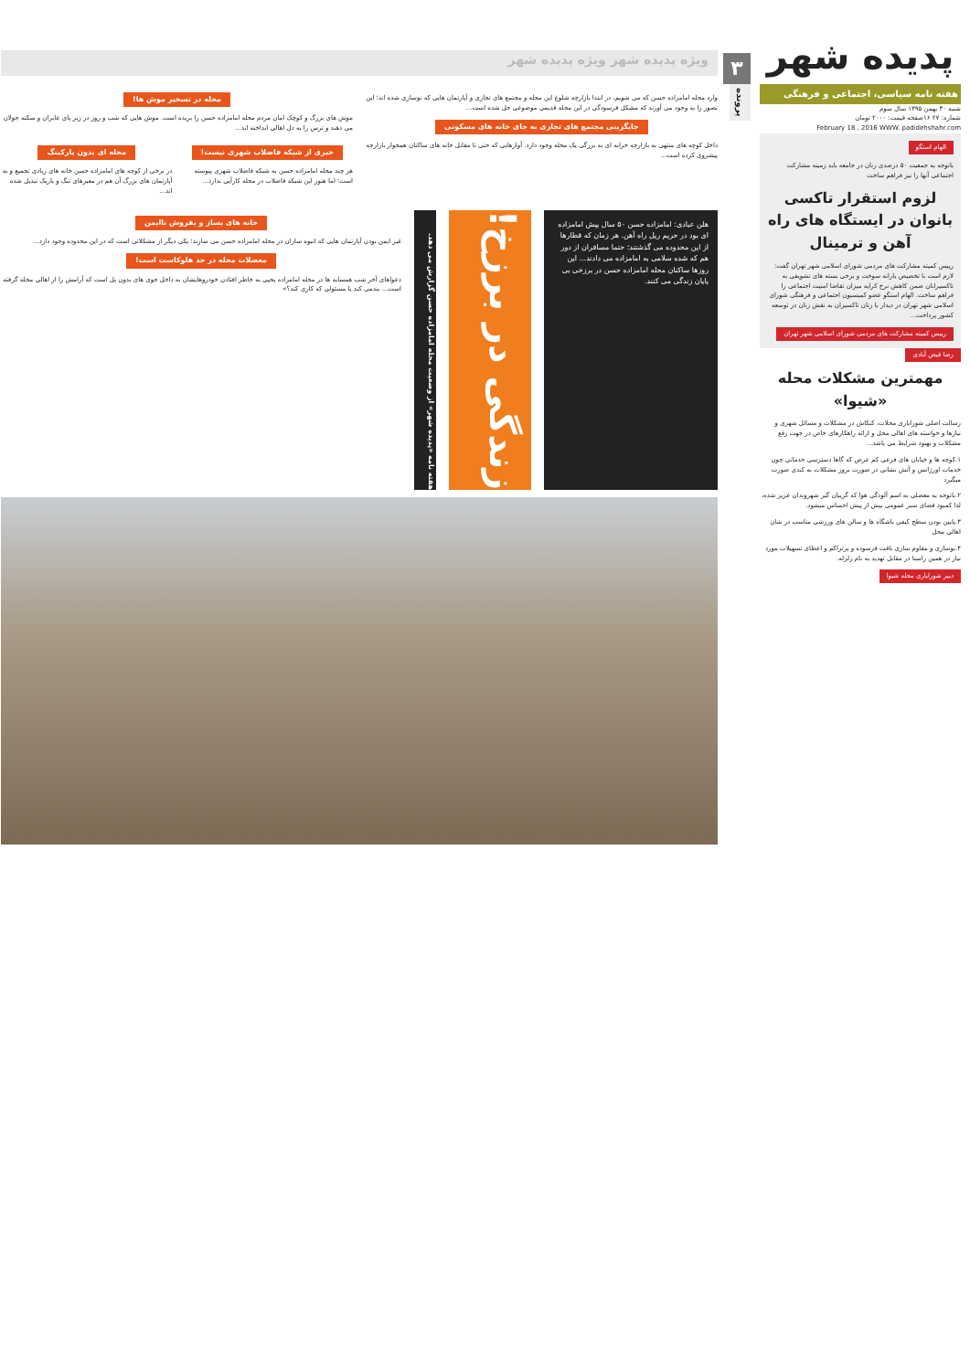پدیده شهر
هفته نامه سیاسی، اجتماعی و فرهنگی
شنبه ۳۰ بهمن ۱۳۹۵ سال سوم
شماره: ۲۷ ۱۶صفحه قیمت: ۲۰۰۰ تومان
February 18 , 2016 WWW. padidehshahr.com
الهام استگو
باتوجه به جمعیت ۵۰ درصدی زنان در جامعه باید زمینه مشارکت اجتماعی آنها را نیز فراهم ساخت
لزوم استقرار تاکسی بانوان در ایستگاه های راه آهن و ترمینال
رییس کمیته مشارکت های مردمی شورای اسلامی شهر تهران گفت: لازم است با تخصیص یارانه سوخت و برخی بسته های تشویقی به تاکسیرانان ضمن کاهش نرخ کرایه میزان تقاضا امنیت اجتماعی را فراهم ساخت. الهام استگو عضو کمیسیون اجتماعی و فرهنگی شورای اسلامی شهر تهران در دیدار با زنان تاکسیران به نقش زنان در توسعه کشور پرداخت...
رییس کمیته مشارکت های مردمی شورای اسلامی شهر تهران
رضا فیض آبادی
مهمترین مشکلات محله «شیوا»
رسالت اصلی شورایاری محلات، کنکاش در مشکلات و مسائل شهری و نیازها و خواسته های اهالی محل و ارائه راهکارهای خاص در جهت رفع مشکلات و بهبود شرایط می باشد...
۱.کوچه ها و خیابان های فرعی کم عرض که گاها دسترسی خدماتی چون خدمات اورژانس و آتش نشانی در صورت بروز مشکلات به کندی صورت میگیرد
۲.باتوجه به معضلی به اسم آلودگی هوا که گریبان گیر شهروندان عزیز شده، لذا کمبود فضای سبز عمومی بیش از پیش احساس میشود.
۳.پایین بودن سطح کیفی باشگاه ها و سالن های ورزشی مناسب در شان اهالی محل
۴.نوسازی و مقاوم سازی بافت فرسوده و پرتراکم و اعطای تسهیلات مورد نیاز در همین راستا در مقابل تهدید به نام زلزله.
دبیر شورایاری محله شیوا
۳
پرونده
ویژه پدیده شهر ویژه پدیده شهر
وارد محله امامزاده حسن که می شویم، در ابتدا بازارچه شلوغ این محله و مجتمع های تجاری و آپارتمان هایی که نوسازی شده اند؛ این تصور را به وجود می آورند که مشکل فرسودگی در این محله قدیمی موضوعی حل شده است...
جایگزینی مجتمع های تجاری به جای خانه های مسکونی
داخل کوچه های منتهی به بازارچه خرابه ای به بزرگی یک محله وجود دارد. آوارهایی که حتی تا مقابل خانه های ساکنان همجوار بازارچه پیشروی کرده است...
محله در تسخیر موش ها!
موش های بزرگ و کوچک امان مردم محله امامزاده حسن را بریده است. موش هایی که شب و روز در زیر پای عابران و سکنه جولان می دهند و ترس را به دل اهالی انداخته اند...
خبری از شبکه فاضلاب شهری نیست!
هر چند محله امامزاده حسن به شبکه فاضلاب شهری پیوسته است؛ اما هنوز این شبکه فاضلاب در محله کارآیی ندارد...
محله ای بدون پارکینگ
در برخی از کوچه های امامزاده حسن خانه های زیادی تجمیع و به آپارتمان های بزرگ آن هم در معبرهای تنگ و باریک تبدیل شده اند...
هلن عبادی: امامزاده حسن ۵۰ سال پیش امامزاده ای بود در حریم ریل راه آهن. هر زمان که قطارها از این محدوده می گذشتند؛ حتما مسافران از دور هم که شده سلامی به امامزاده می دادند... این روزها ساکنان محله امامزاده حسن در برزخی بی پایان زندگی می کنند.
زندگی در برزخ!
هفته نامه «پدیده شهر» از وضعیت محله امامزاده حسن گزارش می دهد.
خانه های بساز و بفروش ناایمن
غیر ایمن بودن آپارتمان هایی که انبوه سازان در محله امامزاده حسن می سازند؛ یکی دیگر از مشکلاتی است که در این محدوده وجود دارد...
معضلات محله در حد هلوکاست است!
دعواهای آخر شب همسایه ها در محله امامزاده یحیی به خاطر افتادن خودروهایشان به داخل جوی های بدون پل است که آرامش را از اهالی محله گرفته است... بندمی کند یا مسئولی که کاری کند؟»